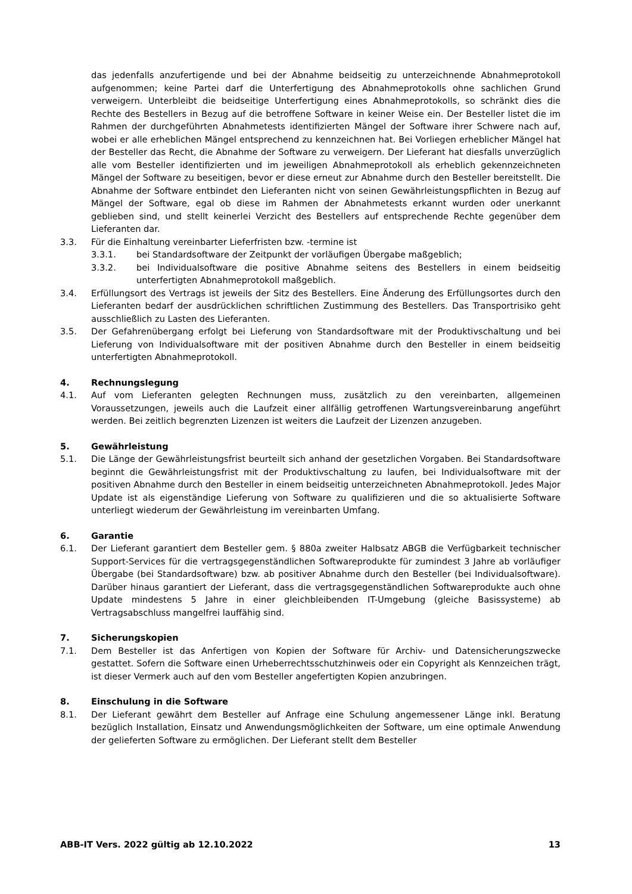das jedenfalls anzufertigende und bei der Abnahme beidseitig zu unterzeichnende Abnahmeprotokoll aufgenommen; keine Partei darf die Unterfertigung des Abnahmeprotokolls ohne sachlichen Grund verweigern. Unterbleibt die beidseitige Unterfertigung eines Abnahmeprotokolls, so schränkt dies die Rechte des Bestellers in Bezug auf die betroffene Software in keiner Weise ein. Der Besteller listet die im Rahmen der durchgeführten Abnahmetests identifizierten Mängel der Software ihrer Schwere nach auf, wobei er alle erheblichen Mängel entsprechend zu kennzeichnen hat. Bei Vorliegen erheblicher Mängel hat der Besteller das Recht, die Abnahme der Software zu verweigern. Der Lieferant hat diesfalls unverzüglich alle vom Besteller identifizierten und im jeweiligen Abnahmeprotokoll als erheblich gekennzeichneten Mängel der Software zu beseitigen, bevor er diese erneut zur Abnahme durch den Besteller bereitstellt. Die Abnahme der Software entbindet den Lieferanten nicht von seinen Gewährleistungspflichten in Bezug auf Mängel der Software, egal ob diese im Rahmen der Abnahmetests erkannt wurden oder unerkannt geblieben sind, und stellt keinerlei Verzicht des Bestellers auf entsprechende Rechte gegenüber dem Lieferanten dar.
3.3. Für die Einhaltung vereinbarter Lieferfristen bzw. -termine ist
3.3.1. bei Standardsoftware der Zeitpunkt der vorläufigen Übergabe maßgeblich;
3.3.2. bei Individualsoftware die positive Abnahme seitens des Bestellers in einem beidseitig unterfertigten Abnahmeprotokoll maßgeblich.
3.4. Erfüllungsort des Vertrags ist jeweils der Sitz des Bestellers. Eine Änderung des Erfüllungsortes durch den Lieferanten bedarf der ausdrücklichen schriftlichen Zustimmung des Bestellers. Das Transportrisiko geht ausschließlich zu Lasten des Lieferanten.
3.5. Der Gefahrenübergang erfolgt bei Lieferung von Standardsoftware mit der Produktivschaltung und bei Lieferung von Individualsoftware mit der positiven Abnahme durch den Besteller in einem beidseitig unterfertigten Abnahmeprotokoll.
4. Rechnungslegung
4.1. Auf vom Lieferanten gelegten Rechnungen muss, zusätzlich zu den vereinbarten, allgemeinen Voraussetzungen, jeweils auch die Laufzeit einer allfällig getroffenen Wartungsvereinbarung angeführt werden. Bei zeitlich begrenzten Lizenzen ist weiters die Laufzeit der Lizenzen anzugeben.
5. Gewährleistung
5.1. Die Länge der Gewährleistungsfrist beurteilt sich anhand der gesetzlichen Vorgaben. Bei Standardsoftware beginnt die Gewährleistungsfrist mit der Produktivschaltung zu laufen, bei Individualsoftware mit der positiven Abnahme durch den Besteller in einem beidseitig unterzeichneten Abnahmeprotokoll. Jedes Major Update ist als eigenständige Lieferung von Software zu qualifizieren und die so aktualisierte Software unterliegt wiederum der Gewährleistung im vereinbarten Umfang.
6. Garantie
6.1. Der Lieferant garantiert dem Besteller gem. § 880a zweiter Halbsatz ABGB die Verfügbarkeit technischer Support-Services für die vertragsgegenständlichen Softwareprodukte für zumindest 3 Jahre ab vorläufiger Übergabe (bei Standardsoftware) bzw. ab positiver Abnahme durch den Besteller (bei Individualsoftware). Darüber hinaus garantiert der Lieferant, dass die vertragsgegenständlichen Softwareprodukte auch ohne Update mindestens 5 Jahre in einer gleichbleibenden IT-Umgebung (gleiche Basissysteme) ab Vertragsabschluss mangelfrei lauffähig sind.
7. Sicherungskopien
7.1. Dem Besteller ist das Anfertigen von Kopien der Software für Archiv- und Datensicherungszwecke gestattet. Sofern die Software einen Urheberrechtsschutzhinweis oder ein Copyright als Kennzeichen trägt, ist dieser Vermerk auch auf den vom Besteller angefertigten Kopien anzubringen.
8. Einschulung in die Software
8.1. Der Lieferant gewährt dem Besteller auf Anfrage eine Schulung angemessener Länge inkl. Beratung bezüglich Installation, Einsatz und Anwendungsmöglichkeiten der Software, um eine optimale Anwendung der gelieferten Software zu ermöglichen. Der Lieferant stellt dem Besteller
ABB-IT Vers. 2022 gültig ab 12.10.2022 13